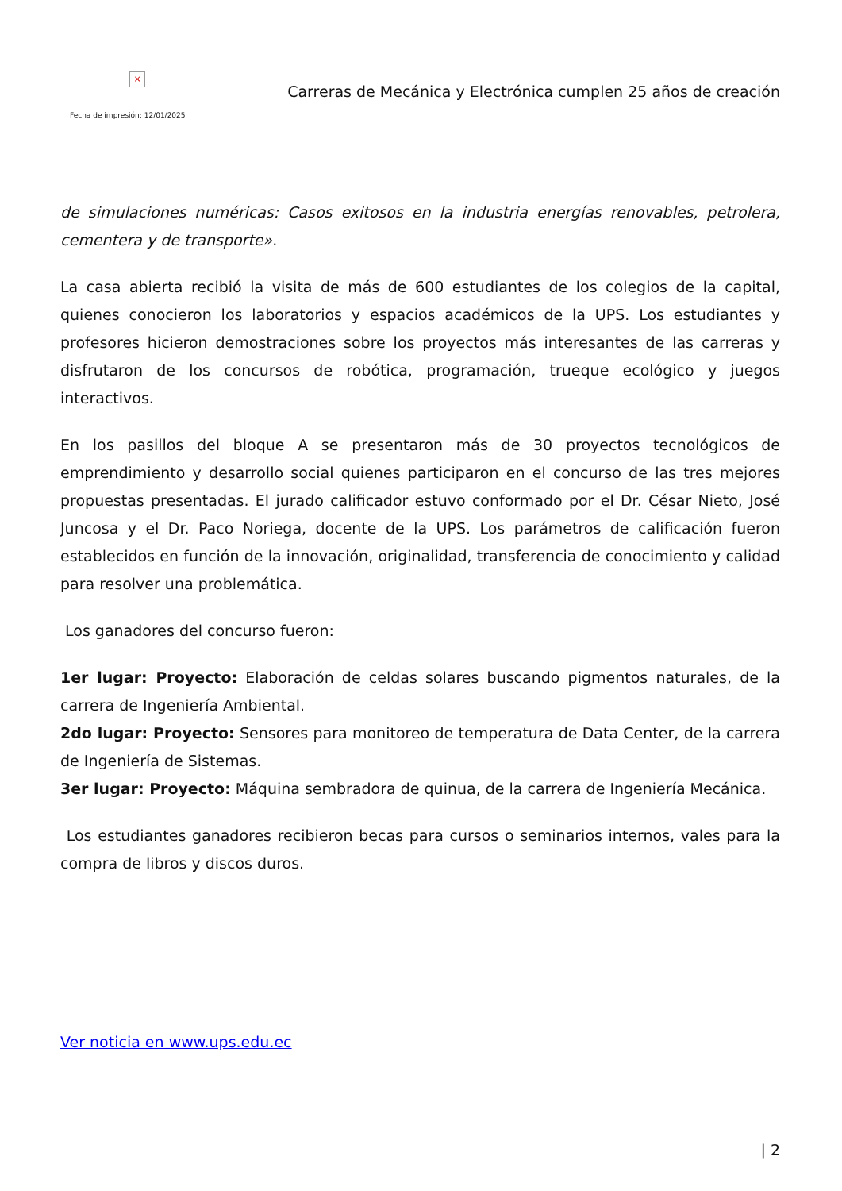×
Fecha de impresión: 12/01/2025
Carreras de Mecánica y Electrónica cumplen 25 años de creación
de simulaciones numéricas: Casos exitosos en la industria energías renovables, petrolera, cementera y de transporte».
La casa abierta recibió la visita de más de 600 estudiantes de los colegios de la capital, quienes conocieron los laboratorios y espacios académicos de la UPS. Los estudiantes y profesores hicieron demostraciones sobre los proyectos más interesantes de las carreras y disfrutaron de los concursos de robótica, programación, trueque ecológico y juegos interactivos.
En los pasillos del bloque A se presentaron más de 30 proyectos tecnológicos de emprendimiento y desarrollo social quienes participaron en el concurso de las tres mejores propuestas presentadas. El jurado calificador estuvo conformado por el Dr. César Nieto, José Juncosa y el Dr. Paco Noriega, docente de la UPS. Los parámetros de calificación fueron establecidos en función de la innovación, originalidad, transferencia de conocimiento y calidad para resolver una problemática.
Los ganadores del concurso fueron:
1er lugar: Proyecto: Elaboración de celdas solares buscando pigmentos naturales, de la carrera de Ingeniería Ambiental.
2do lugar: Proyecto: Sensores para monitoreo de temperatura de Data Center, de la carrera de Ingeniería de Sistemas.
3er lugar: Proyecto: Máquina sembradora de quinua, de la carrera de Ingeniería Mecánica.
Los estudiantes ganadores recibieron becas para cursos o seminarios internos, vales para la compra de libros y discos duros.
Ver noticia en www.ups.edu.ec
| 2